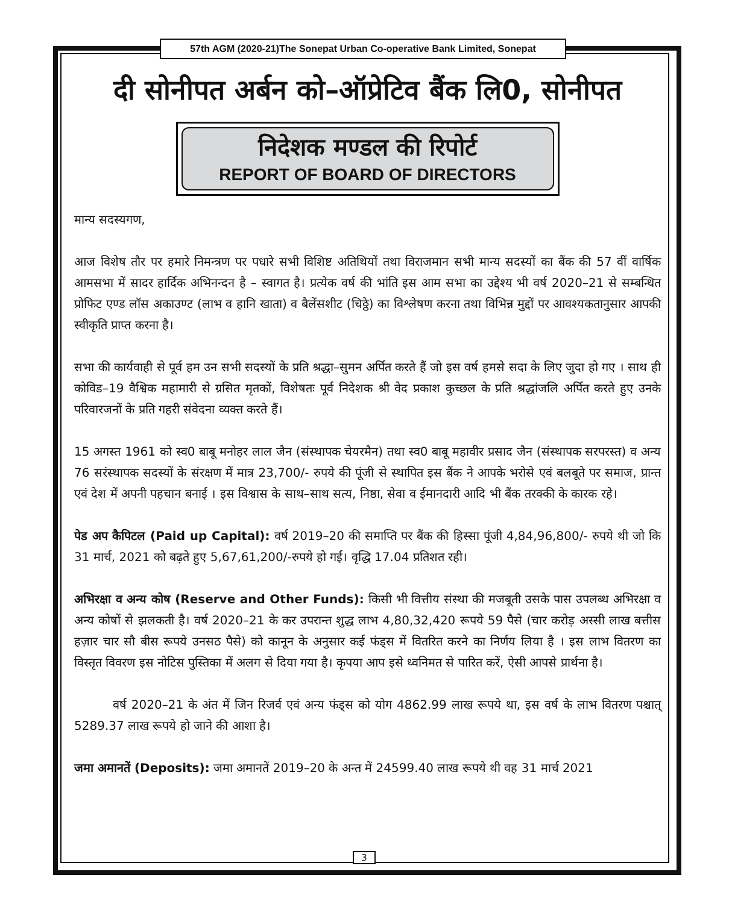57th AGM (2020-21)The Sonepat Urban Co-operative Bank Limited, Sonepat
दी सोनीपत अर्बन को–ऑप्रेटिव बैंक लि0, सोनीपत
निदेशक मण्डल की रिपोर्ट
REPORT OF BOARD OF DIRECTORS
मान्य सदस्यगण,
आज विशेष तौर पर हमारे निमन्त्रण पर पधारे सभी विशिष्ट अतिथियों तथा विराजमान सभी मान्य सदस्यों का बैंक की 57 वीं वार्षिक आमसभा में सादर हार्दिक अभिनन्दन है – स्वागत है। प्रत्येक वर्ष की भांति इस आम सभा का उद्देश्य भी वर्ष 2020–21 से सम्बन्धित प्रोफिट एण्ड लॉस अकाउण्ट (लाभ व हानि खाता) व बैलेंसशीट (चिठ्ठे) का विश्लेषण करना तथा विभिन्न मुद्दों पर आवश्यकतानुसार आपकी स्वीकृति प्राप्त करना है।
सभा की कार्यवाही से पूर्व हम उन सभी सदस्यों के प्रति श्रद्धा–सुमन अर्पित करते हैं जो इस वर्ष हमसे सदा के लिए जुदा हो गए । साथ ही कोविड–19 वैश्विक महामारी से ग्रसित मृतकों, विशेषतः पूर्व निदेशक श्री वेद प्रकाश कुच्छल के प्रति श्रद्धांजलि अर्पित करते हुए उनके परिवारजनों के प्रति गहरी संवेदना व्यक्त करते हैं।
15 अगस्त 1961 को स्व0 बाबू मनोहर लाल जैन (संस्थापक चेयरमैन) तथा स्व0 बाबू महावीर प्रसाद जैन (संस्थापक सरपरस्त) व अन्य 76 सरंस्थापक सदस्यों के संरक्षण में मात्र 23,700/- रुपये की पूंजी से स्थापित इस बैंक ने आपके भरोसे एवं बलबूते पर समाज, प्रान्त एवं देश में अपनी पहचान बनाई । इस विश्वास के साथ–साथ सत्य, निष्ठा, सेवा व ईमानदारी आदि भी बैंक तरक्की के कारक रहे।
पेड अप कैपिटल (Paid up Capital): वर्ष 2019–20 की समाप्ति पर बैंक की हिस्सा पूंजी 4,84,96,800/- रुपये थी जो कि 31 मार्च, 2021 को बढ़ते हुए 5,67,61,200/-रुपये हो गई। वृद्धि 17.04 प्रतिशत रही।
अभिरक्षा व अन्य कोष (Reserve and Other Funds): किसी भी वित्तीय संस्था की मजबूती उसके पास उपलब्ध अभिरक्षा व अन्य कोषों से झलकती है। वर्ष 2020–21 के कर उपरान्त शुद्ध लाभ 4,80,32,420 रूपये 59 पैसे (चार करोड़ अस्सी लाख बत्तीस हज़ार चार सौ बीस रूपये उनसठ पैसे) को कानून के अनुसार कई फंड्स में वितरित करने का निर्णय लिया है । इस लाभ वितरण का विस्तृत विवरण इस नोटिस पुस्तिका में अलग से दिया गया है। कृपया आप इसे ध्वनिमत से पारित करें, ऐसी आपसे प्रार्थना है।
वर्ष 2020–21 के अंत में जिन रिजर्व एवं अन्य फंड्स को योग 4862.99 लाख रूपये था, इस वर्ष के लाभ वितरण पश्चात् 5289.37 लाख रूपये हो जाने की आशा है।
जमा अमानतें (Deposits): जमा अमानतें 2019–20 के अन्त में 24599.40 लाख रूपये थी वह 31 मार्च 2021
3